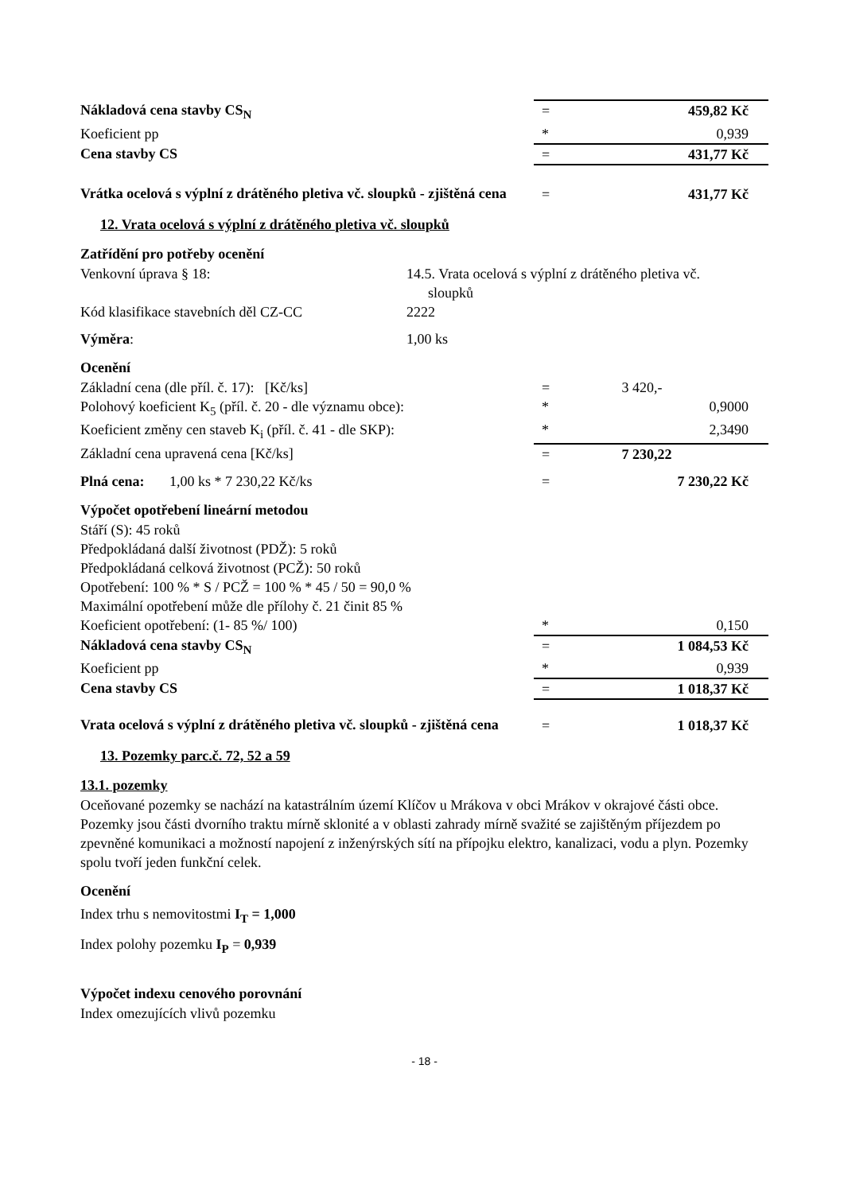| Nákladová cena stavby CS<sub>N</sub> | = | 459,82 Kč |
| Koeficient pp | * | 0,939 |
| Cena stavby CS | = | 431,77 Kč |
| Vrátka ocelová s výplní z drátěného pletiva vč. sloupků - zjištěná cena | = | 431,77 Kč |
12. Vrata ocelová s výplní z drátěného pletiva vč. sloupků
Zatřídění pro potřeby ocenění
| Venkovní úprava § 18: | 14.5. Vrata ocelová s výplní z drátěného pletiva vč. sloupků |
| Kód klasifikace stavebních děl CZ-CC | 2222 |
| Výměra : | 1,00 ks |
Ocenění
| Základní cena (dle příl. č. 17): [Kč/ks] | = | 3 420,- |
| Polohový koeficient K<sub>5</sub> (příl. č. 20 - dle významu obce): | * | 0,9000 |
| Koeficient změny cen staveb K<sub>i</sub> (příl. č. 41 - dle SKP): | * | 2,3490 |
| Základní cena upravená cena [Kč/ks] | = | 7 230,22 |
| Plná cena: 1,00 ks * 7 230,22 Kč/ks | = | 7 230,22 Kč |
Výpočet opotřebení lineární metodou
| Stáří (S): 45 roků | | |
| Předpokládaná další životnost (PDŽ): 5 roků | | |
| Předpokládaná celková životnost (PCŽ): 50 roků | | |
| Opotřebení: 100 % * S / PCŽ = 100 % * 45 / 50 = 90,0 % | | |
| Maximální opotřebení může dle přílohy č. 21 činit 85 % | | |
| Koeficient opotřebení: (1- 85 %/ 100) | * | 0,150 |
| Nákladová cena stavby CS<sub>N</sub> | = | 1 084,53 Kč |
| Koeficient pp | * | 0,939 |
| Cena stavby CS | = | 1 018,37 Kč |
| Vrata ocelová s výplní z drátěného pletiva vč. sloupků - zjištěná cena | = | 1 018,37 Kč |
13. Pozemky parc.č. 72, 52 a 59
13.1. pozemky
Oceňované pozemky se nachází na katastrálním území Klíčov u Mrákova v obci Mrákov v okrajové části obce. Pozemky jsou části dvorního traktu mírně sklonité a v oblasti zahrady mírně svažité se zajištěným příjezdem po zpevněné komunikaci a možností napojení z inženýrských sítí na přípojku elektro, kanalizaci, vodu a plyn. Pozemky spolu tvoří jeden funkční celek.
Ocenění
Index trhu s nemovitostmi I<sub>T</sub> = 1,000
Index polohy pozemku I<sub>P</sub> = 0,939
Výpočet indexu cenového porovnání
Index omezujících vlivů pozemku
- 18 -